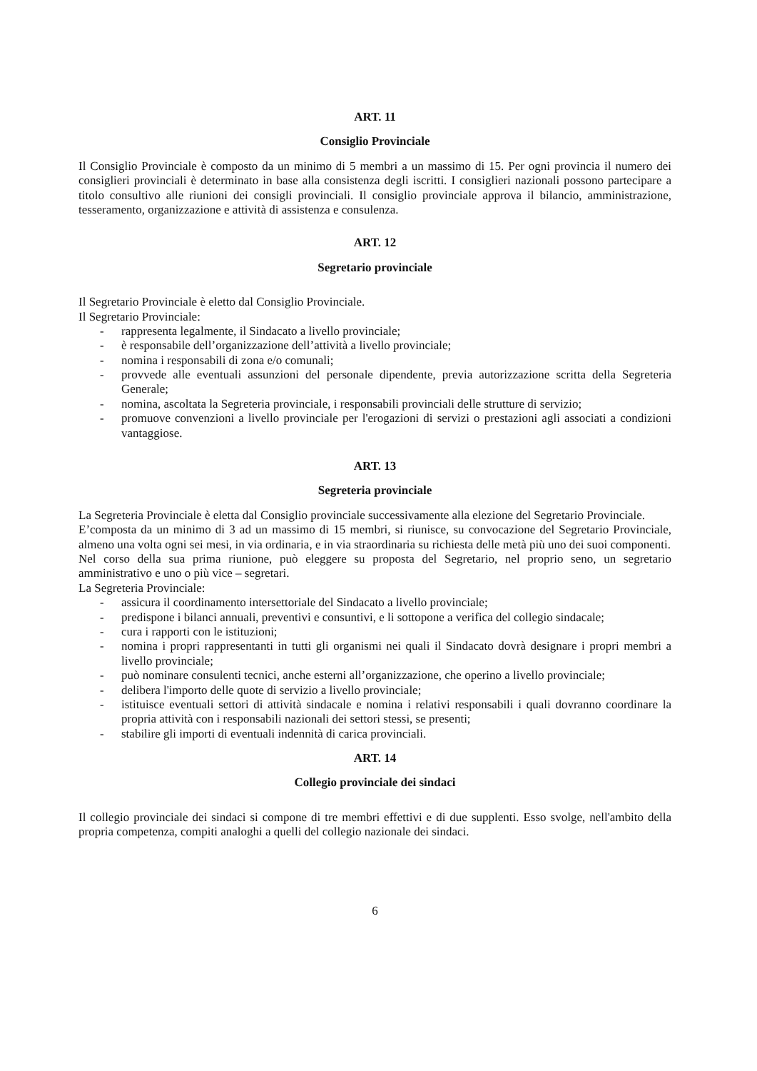ART. 11
Consiglio Provinciale
Il Consiglio Provinciale è composto da un minimo di 5 membri a un massimo di 15. Per ogni provincia il numero dei consiglieri provinciali è determinato in base alla consistenza degli iscritti. I consiglieri nazionali possono partecipare a titolo consultivo alle riunioni dei consigli provinciali. Il consiglio provinciale approva il bilancio, amministrazione, tesseramento, organizzazione e attività di assistenza e consulenza.
ART. 12
Segretario provinciale
Il Segretario Provinciale è eletto dal Consiglio Provinciale.
Il Segretario Provinciale:
- rappresenta legalmente, il Sindacato a livello provinciale;
- è responsabile dell’organizzazione dell’attività a livello provinciale;
- nomina i responsabili di zona e/o comunali;
- provvede alle eventuali assunzioni del personale dipendente, previa autorizzazione scritta della Segreteria Generale;
- nomina, ascoltata la Segreteria provinciale, i responsabili provinciali delle strutture di servizio;
- promuove convenzioni a livello provinciale per l'erogazioni di servizi o prestazioni agli associati a condizioni vantaggiose.
ART. 13
Segreteria provinciale
La Segreteria Provinciale è eletta dal Consiglio provinciale successivamente alla elezione del Segretario Provinciale.
E’composta da un minimo di 3 ad un massimo di 15 membri, si riunisce, su convocazione del Segretario Provinciale, almeno una volta ogni sei mesi, in via ordinaria, e in via straordinaria su richiesta delle metà più uno dei suoi componenti.
Nel corso della sua prima riunione, può eleggere su proposta del Segretario, nel proprio seno, un segretario amministrativo e uno o più vice – segretari.
La Segreteria Provinciale:
- assicura il coordinamento intersettoriale del Sindacato a livello provinciale;
- predispone i bilanci annuali, preventivi e consuntivi, e li sottopone a verifica del collegio sindacale;
- cura i rapporti con le istituzioni;
- nomina i propri rappresentanti in tutti gli organismi nei quali il Sindacato dovrà designare i propri membri a livello provinciale;
- può nominare consulenti tecnici, anche esterni all’organizzazione, che operino a livello provinciale;
- delibera l'importo delle quote di servizio a livello provinciale;
- istituisce eventuali settori di attività sindacale e nomina i relativi responsabili i quali dovranno coordinare la propria attività con i responsabili nazionali dei settori stessi, se presenti;
- stabilire gli importi di eventuali indennità di carica provinciali.
ART. 14
Collegio provinciale dei sindaci
Il collegio provinciale dei sindaci si compone di tre membri effettivi e di due supplenti. Esso svolge, nell'ambito della propria competenza, compiti analoghi a quelli del collegio nazionale dei sindaci.
6